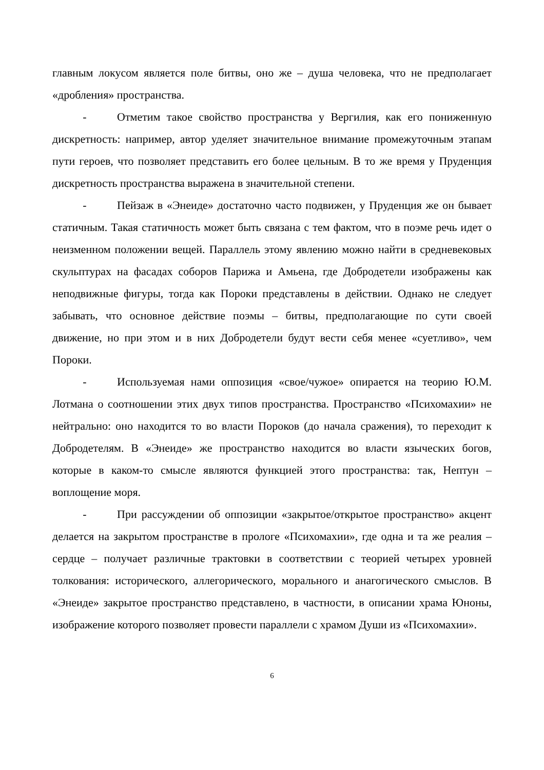главным локусом является поле битвы, оно же – душа человека, что не предполагает «дробления» пространства.
- Отметим такое свойство пространства у Вергилия, как его пониженную дискретность: например, автор уделяет значительное внимание промежуточным этапам пути героев, что позволяет представить его более цельным. В то же время у Пруденция дискретность пространства выражена в значительной степени.
- Пейзаж в «Энеиде» достаточно часто подвижен, у Пруденция же он бывает статичным. Такая статичность может быть связана с тем фактом, что в поэме речь идет о неизменном положении вещей. Параллель этому явлению можно найти в средневековых скульптурах на фасадах соборов Парижа и Амьена, где Добродетели изображены как неподвижные фигуры, тогда как Пороки представлены в действии. Однако не следует забывать, что основное действие поэмы – битвы, предполагающие по сути своей движение, но при этом и в них Добродетели будут вести себя менее «суетливо», чем Пороки.
- Используемая нами оппозиция «свое/чужое» опирается на теорию Ю.М. Лотмана о соотношении этих двух типов пространства. Пространство «Психомахии» не нейтрально: оно находится то во власти Пороков (до начала сражения), то переходит к Добродетелям. В «Энеиде» же пространство находится во власти языческих богов, которые в каком-то смысле являются функцией этого пространства: так, Нептун – воплощение моря.
- При рассуждении об оппозиции «закрытое/открытое пространство» акцент делается на закрытом пространстве в прологе «Психомахии», где одна и та же реалия – сердце – получает различные трактовки в соответствии с теорией четырех уровней толкования: исторического, аллегорического, морального и анагогического смыслов. В «Энеиде» закрытое пространство представлено, в частности, в описании храма Юноны, изображение которого позволяет провести параллели с храмом Души из «Психомахии».
6